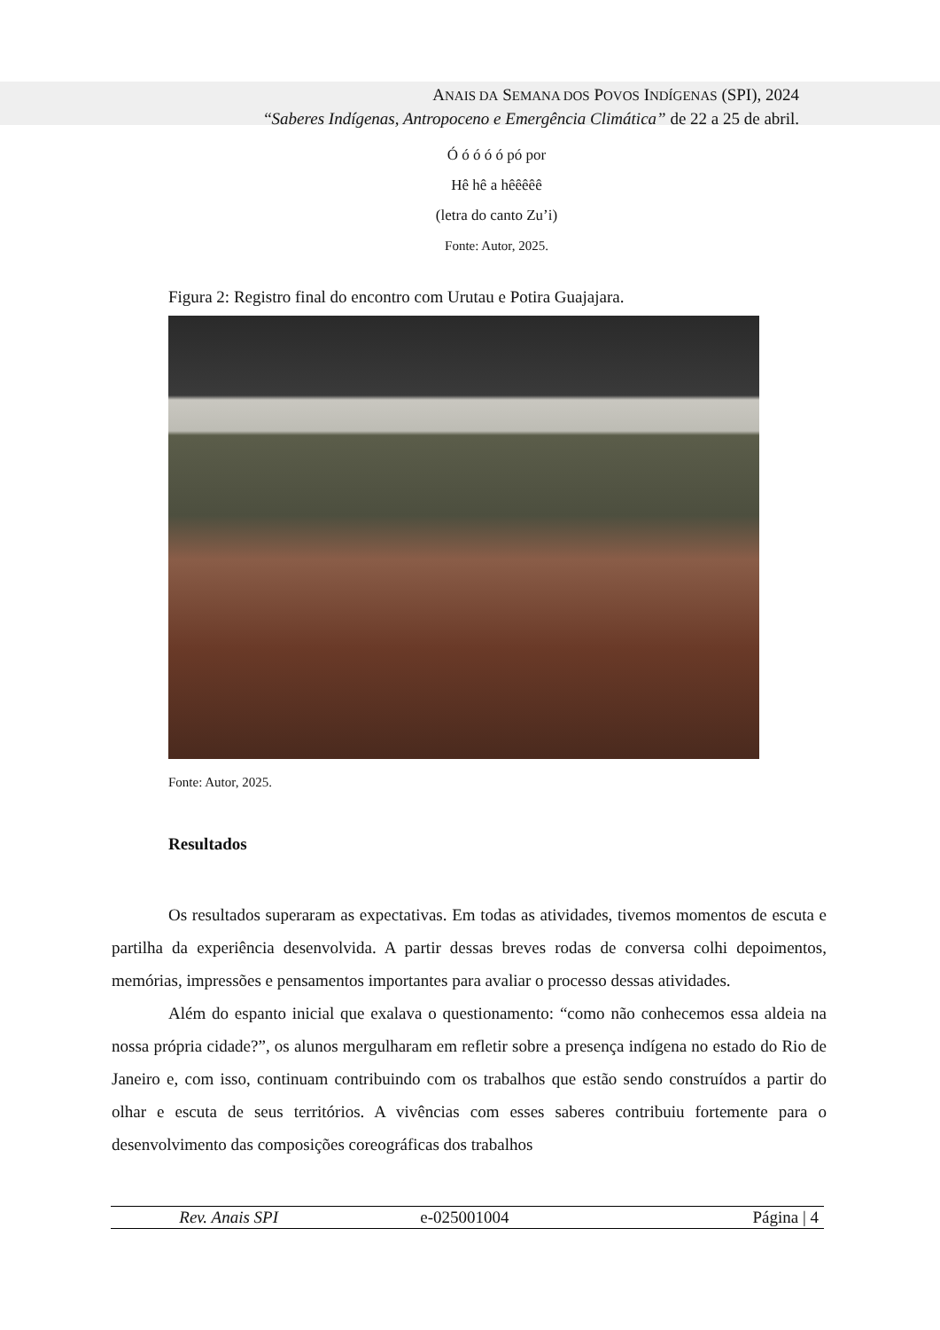ANAIS DA SEMANA DOS POVOS INDÍGENAS (SPI), 2024
“Saberes Indígenas, Antropoceno e Emergência Climática” de 22 a 25 de abril.
Ó ó ó ó ó pó por
Hê hê a hêêêêê
(letra do canto Zu’i)
Fonte: Autor, 2025.
Figura 2: Registro final do encontro com Urutau e Potira Guajajara.
Fonte: Autor, 2025.
Resultados
Os resultados superaram as expectativas. Em todas as atividades, tivemos momentos de escuta e partilha da experiência desenvolvida. A partir dessas breves rodas de conversa colhi depoimentos, memórias, impressões e pensamentos importantes para avaliar o processo dessas atividades.
Além do espanto inicial que exalava o questionamento: “como não conhecemos essa aldeia na nossa própria cidade?”, os alunos mergulharam em refletir sobre a presença indígena no estado do Rio de Janeiro e, com isso, continuam contribuindo com os trabalhos que estão sendo construídos a partir do olhar e escuta de seus territórios. A vivências com esses saberes contribuiu fortemente para o desenvolvimento das composições coreográficas dos trabalhos
Rev. Anais SPI e-025001004 Página | 4